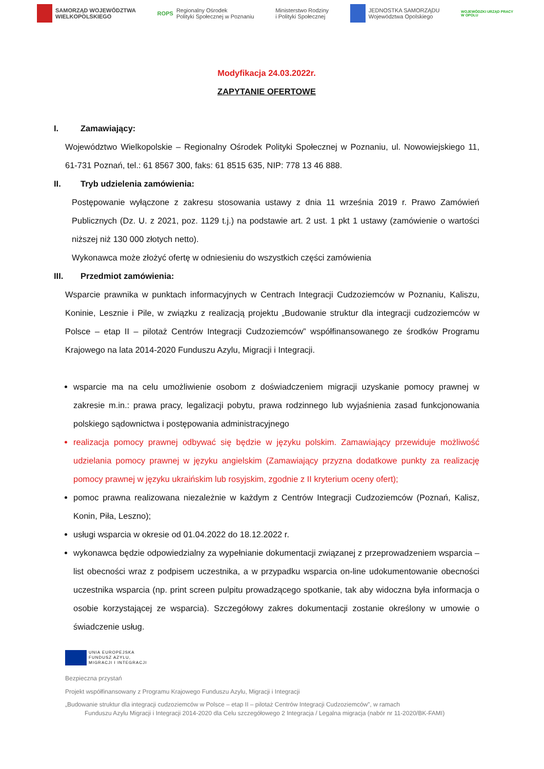SAMORZĄD WOJEWÓDZTWA
WIELKOPOLSKIEGO
ROPS Regionalny Ośrodek
Polityki Społecznej w Poznaniu
Ministerstwo Rodziny
i Polityki Społecznej
JEDNOSTKA SAMORZĄDU
Województwa Opolskiego
WOJEWÓDZKI URZĄD PRACY
W OPOLU
Modyfikacja 24.03.2022r.
ZAPYTANIE OFERTOWE
I. Zamawiający:
Województwo Wielkopolskie – Regionalny Ośrodek Polityki Społecznej w Poznaniu, ul. Nowowiejskiego 11, 61-731 Poznań, tel.: 61 8567 300, faks: 61 8515 635, NIP: 778 13 46 888.
II. Tryb udzielenia zamówienia:
Postępowanie wyłączone z zakresu stosowania ustawy z dnia 11 września 2019 r. Prawo Zamówień Publicznych (Dz. U. z 2021, poz. 1129 t.j.) na podstawie art. 2 ust. 1 pkt 1 ustawy (zamówienie o wartości niższej niż 130 000 złotych netto).
Wykonawca może złożyć ofertę w odniesieniu do wszystkich części zamówienia
III. Przedmiot zamówienia:
Wsparcie prawnika w punktach informacyjnych w Centrach Integracji Cudzoziemców w Poznaniu, Kaliszu, Koninie, Lesznie i Pile, w związku z realizacją projektu „Budowanie struktur dla integracji cudzoziemców w Polsce – etap II – pilotaż Centrów Integracji Cudzoziemców” współfinansowanego ze środków Programu Krajowego na lata 2014-2020 Funduszu Azylu, Migracji i Integracji.
wsparcie ma na celu umożliwienie osobom z doświadczeniem migracji uzyskanie pomocy prawnej w zakresie m.in.: prawa pracy, legalizacji pobytu, prawa rodzinnego lub wyjaśnienia zasad funkcjonowania polskiego sądownictwa i postępowania administracyjnego
realizacja pomocy prawnej odbywać się będzie w języku polskim. Zamawiający przewiduje możliwość udzielania pomocy prawnej w języku angielskim (Zamawiający przyzna dodatkowe punkty za realizację pomocy prawnej w języku ukraińskim lub rosyjskim, zgodnie z II kryterium oceny ofert);
pomoc prawna realizowana niezależnie w każdym z Centrów Integracji Cudzoziemców (Poznań, Kalisz, Konin, Piła, Leszno);
usługi wsparcia w okresie od 01.04.2022 do 18.12.2022 r.
wykonawca będzie odpowiedzialny za wypełnianie dokumentacji związanej z przeprowadzeniem wsparcia – list obecności wraz z podpisem uczestnika, a w przypadku wsparcia on-line udokumentowanie obecności uczestnika wsparcia (np. print screen pulpitu prowadzącego spotkanie, tak aby widoczna była informacja o osobie korzystającej ze wsparcia). Szczegółowy zakres dokumentacji zostanie określony w umowie o świadczenie usług.
UNIA EUROPEJSKA
FUNDUSZ AZYLU,
MIGRACJI I INTEGRACJI
Bezpieczna przystań
Projekt współfinansowany z Programu Krajowego Funduszu Azylu, Migracji i Integracji
„Budowanie struktur dla integracji cudzoziemców w Polsce – etap II – pilotaż Centrów Integracji Cudzoziemców”, w ramach
Funduszu Azylu Migracji i Integracji 2014-2020 dla Celu szczegółowego 2 Integracja / Legalna migracja (nabór nr 11-2020/BK-FAMI)